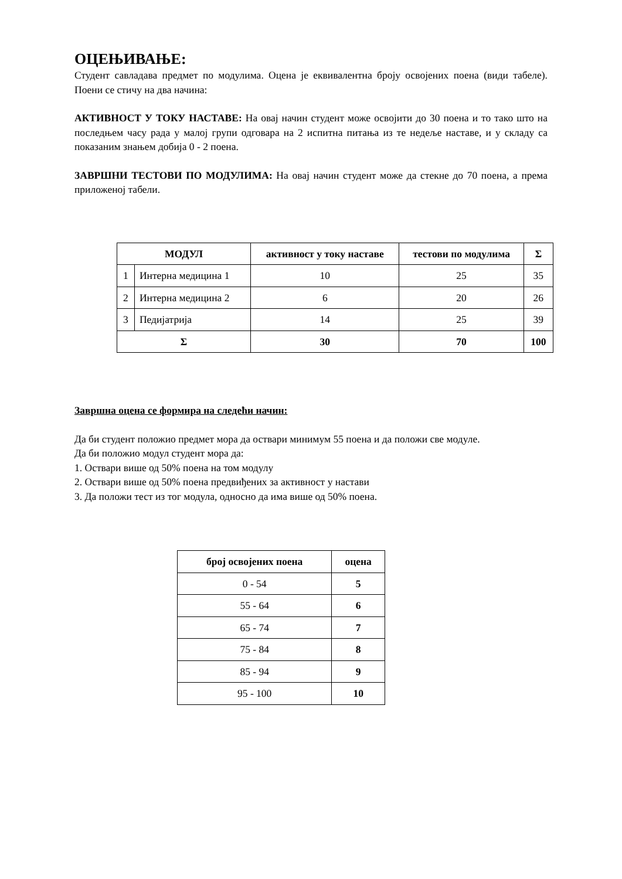ОЦЕЊИВАЊЕ:
Студент савладава предмет по модулима. Оцена је еквивалентна броју освојених поена (види табеле). Поени се стичу на два начина:
АКТИВНОСТ У ТОКУ НАСТАВЕ: На овај начин студент може освојити до 30 поена и то тако што на последњем часу рада у малој групи одговара на 2 испитна питања из те недеље наставе, и у складу са показаним знањем добија 0 - 2 поена.
ЗАВРШНИ ТЕСТОВИ ПО МОДУЛИМА: На овај начин студент може да стекне до 70 поена, а према приложеној табели.
| МОДУЛ | | активност у току наставе | тестови по модулима | Σ |
| --- | --- | --- | --- | --- |
| 1 | Интерна медицина 1 | 10 | 25 | 35 |
| 2 | Интерна медицина 2 | 6 | 20 | 26 |
| 3 | Педијатрија | 14 | 25 | 39 |
| Σ | | 30 | 70 | 100 |
Завршна оцена се формира на следећи начин:
Да би студент положио предмет мора да оствари минимум 55 поена и да положи све модуле.
Да би положио модул студент мора да:
1. Оствари више од 50% поена на том модулу
2. Оствари више од 50% поена предвиђених за активност у настави
3. Да положи тест из тог модула, односно да има више од 50% поена.
| број освојених поена | оцена |
| --- | --- |
| 0 - 54 | 5 |
| 55 - 64 | 6 |
| 65 - 74 | 7 |
| 75 - 84 | 8 |
| 85 - 94 | 9 |
| 95 - 100 | 10 |